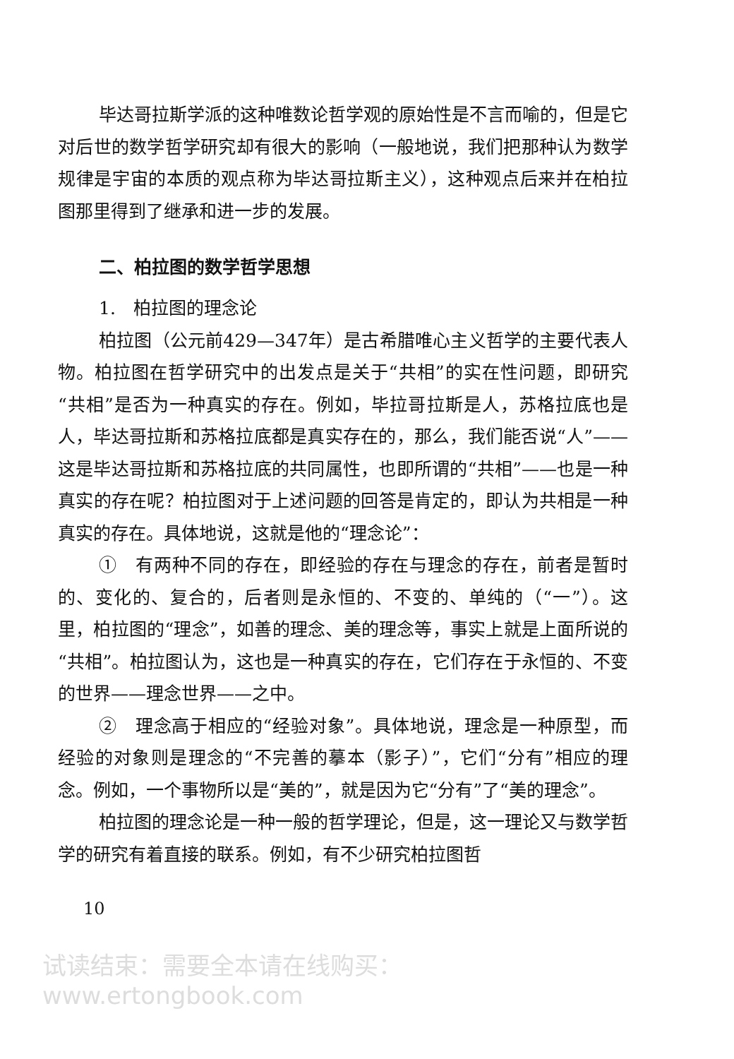毕达哥拉斯学派的这种唯数论哲学观的原始性是不言而喻的，但是它对后世的数学哲学研究却有很大的影响（一般地说，我们把那种认为数学规律是宇宙的本质的观点称为毕达哥拉斯主义），这种观点后来并在柏拉图那里得到了继承和进一步的发展。
二、柏拉图的数学哲学思想
1.　柏拉图的理念论
柏拉图（公元前429—347年）是古希腊唯心主义哲学的主要代表人物。柏拉图在哲学研究中的出发点是关于“共相”的实在性问题，即研究“共相”是否为一种真实的存在。例如，毕拉哥拉斯是人，苏格拉底也是人，毕达哥拉斯和苏格拉底都是真实存在的，那么，我们能否说“人”——这是毕达哥拉斯和苏格拉底的共同属性，也即所谓的“共相”——也是一种真实的存在呢？柏拉图对于上述问题的回答是肯定的，即认为共相是一种真实的存在。具体地说，这就是他的“理念论”：
①　有两种不同的存在，即经验的存在与理念的存在，前者是暂时的、变化的、复合的，后者则是永恒的、不变的、单纯的（“一”）。这里，柏拉图的“理念”，如善的理念、美的理念等，事实上就是上面所说的“共相”。柏拉图认为，这也是一种真实的存在，它们存在于永恒的、不变的世界——理念世界——之中。
②　理念高于相应的“经验对象”。具体地说，理念是一种原型，而经验的对象则是理念的“不完善的摹本（影子）”，它们“分有”相应的理念。例如，一个事物所以是“美的”，就是因为它“分有”了“美的理念”。
柏拉图的理念论是一种一般的哲学理论，但是，这一理论又与数学哲学的研究有着直接的联系。例如，有不少研究柏拉图哲
10
试读结束：需要全本请在线购买： www.ertongbook.com